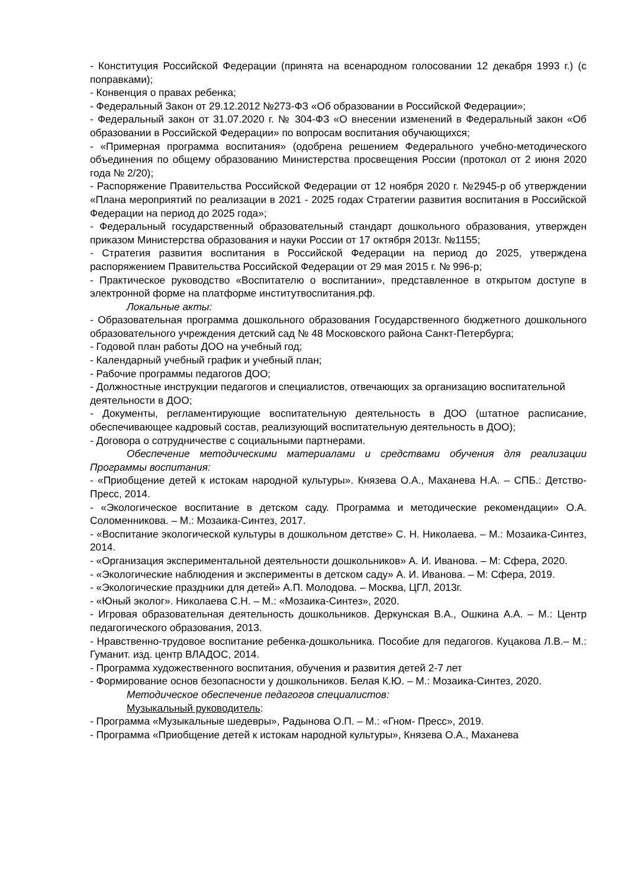- Конституция Российской Федерации (принята на всенародном голосовании 12 декабря 1993 г.) (с поправками);
- Конвенция о правах ребенка;
- Федеральный Закон от 29.12.2012 №273-ФЗ «Об образовании в Российской Федерации»;
- Федеральный закон от 31.07.2020 г. № 304-ФЗ «О внесении изменений в Федеральный закон «Об образовании в Российской Федерации» по вопросам воспитания обучающихся;
- «Примерная программа воспитания» (одобрена решением Федерального учебно-методического объединения по общему образованию Министерства просвещения России (протокол от 2 июня 2020 года № 2/20);
- Распоряжение Правительства Российской Федерации от 12 ноября 2020 г. №2945-р об утверждении «Плана мероприятий по реализации в 2021 - 2025 годах Стратегии развития воспитания в Российской Федерации на период до 2025 года»;
- Федеральный государственный образовательный стандарт дошкольного образования, утвержден приказом Министерства образования и науки России от 17 октября 2013г. №1155;
- Стратегия развития воспитания в Российской Федерации на период до 2025, утверждена распоряжением Правительства Российской Федерации от 29 мая 2015 г. № 996-р;
- Практическое руководство «Воспитателю о воспитании», представленное в открытом доступе в электронной форме на платформе институтвоспитания.рф.
Локальные акты:
- Образовательная программа дошкольного образования Государственного бюджетного дошкольного образовательного учреждения детский сад № 48 Московского района Санкт-Петербурга;
- Годовой план работы ДОО на учебный год;
- Календарный учебный график и учебный план;
- Рабочие программы педагогов ДОО;
- Должностные инструкции педагогов и специалистов, отвечающих за организацию воспитательной деятельности в ДОО;
- Документы, регламентирующие воспитательную деятельность в ДОО (штатное расписание, обеспечивающее кадровый состав, реализующий воспитательную деятельность в ДОО);
- Договора о сотрудничестве с социальными партнерами.
Обеспечение методическими материалами и средствами обучения для реализации Программы воспитания:
- «Приобщение детей к истокам народной культуры». Князева О.А., Маханева Н.А. – СПБ.: Детство-Пресс, 2014.
- «Экологическое воспитание в детском саду. Программа и методические рекомендации» О.А. Соломенникова. – М.: Мозаика-Синтез, 2017.
- «Воспитание экологической культуры в дошкольном детстве» С. Н. Николаева. – М.: Мозаика-Синтез, 2014.
- «Организация экспериментальной деятельности дошкольников» А. И. Иванова. – М: Сфера, 2020.
- «Экологические наблюдения и эксперименты в детском саду» А. И. Иванова. – М: Сфера, 2019.
- «Экологические праздники для детей» А.П. Молодова. – Москва, ЦГЛ, 2013г.
- «Юный эколог». Николаева С.Н. – М.: «Мозаика-Синтез», 2020.
- Игровая образовательная деятельность дошкольников. Деркунская В.А., Ошкина А.А. – М.: Центр педагогического образования, 2013.
- Нравственно-трудовое воспитание ребенка-дошкольника. Пособие для педагогов. Куцакова Л.В.– М.: Гуманит. изд. центр ВЛАДОС, 2014.
- Программа художественного воспитания, обучения и развития детей 2-7 лет
- Формирование основ безопасности у дошкольников. Белая К.Ю. – М.: Мозаика-Синтез, 2020.
Методическое обеспечение педагогов специалистов:
Музыкальный руководитель:
- Программа «Музыкальные шедевры», Радынова О.П. – М.: «Гном- Пресс», 2019.
- Программа «Приобщение детей к истокам народной культуры», Князева О.А., Маханева